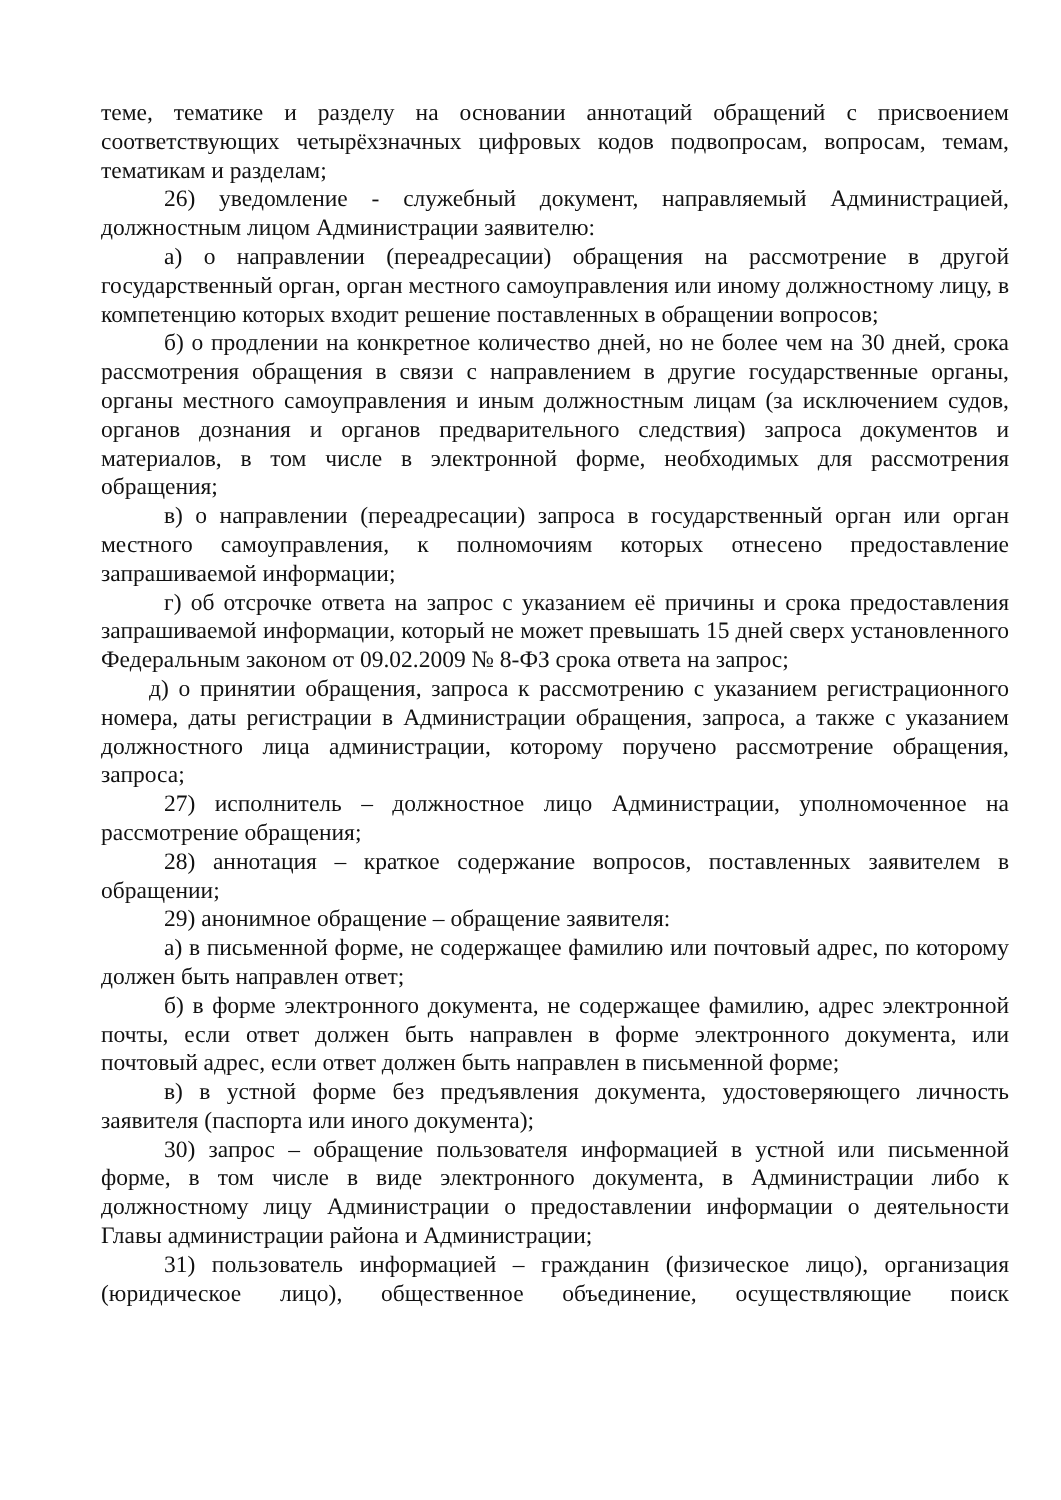теме, тематике и разделу на основании аннотаций обращений с присвоением соответствующих четырёхзначных цифровых кодов подвопросам, вопросам, темам, тематикам и разделам;
26) уведомление - служебный документ, направляемый Администрацией, должностным лицом Администрации заявителю:
а) о направлении (переадресации) обращения на рассмотрение в другой государственный орган, орган местного самоуправления или иному должностному лицу, в компетенцию которых входит решение поставленных в обращении вопросов;
б) о продлении на конкретное количество дней, но не более чем на 30 дней, срока рассмотрения обращения в связи с направлением в другие государственные органы, органы местного самоуправления и иным должностным лицам (за исключением судов, органов дознания и органов предварительного следствия) запроса документов и материалов, в том числе в электронной форме, необходимых для рассмотрения обращения;
в) о направлении (переадресации) запроса в государственный орган или орган местного самоуправления, к полномочиям которых отнесено предоставление запрашиваемой информации;
г) об отсрочке ответа на запрос с указанием её причины и срока предоставления запрашиваемой информации, который не может превышать 15 дней сверх установленного Федеральным законом от 09.02.2009 № 8-ФЗ срока ответа на запрос;
д) о принятии обращения, запроса к рассмотрению с указанием регистрационного номера, даты регистрации в Администрации обращения, запроса, а также с указанием должностного лица администрации, которому поручено рассмотрение обращения, запроса;
27) исполнитель – должностное лицо Администрации, уполномоченное на рассмотрение обращения;
28) аннотация – краткое содержание вопросов, поставленных заявителем в обращении;
29) анонимное обращение – обращение заявителя:
а) в письменной форме, не содержащее фамилию или почтовый адрес, по которому должен быть направлен ответ;
б) в форме электронного документа, не содержащее фамилию, адрес электронной почты, если ответ должен быть направлен в форме электронного документа, или почтовый адрес, если ответ должен быть направлен в письменной форме;
в) в устной форме без предъявления документа, удостоверяющего личность заявителя (паспорта или иного документа);
30) запрос – обращение пользователя информацией в устной или письменной форме, в том числе в виде электронного документа, в Администрации либо к должностному лицу Администрации о предоставлении информации о деятельности Главы администрации района и Администрации;
31) пользователь информацией – гражданин (физическое лицо), организация (юридическое лицо), общественное объединение, осуществляющие поиск